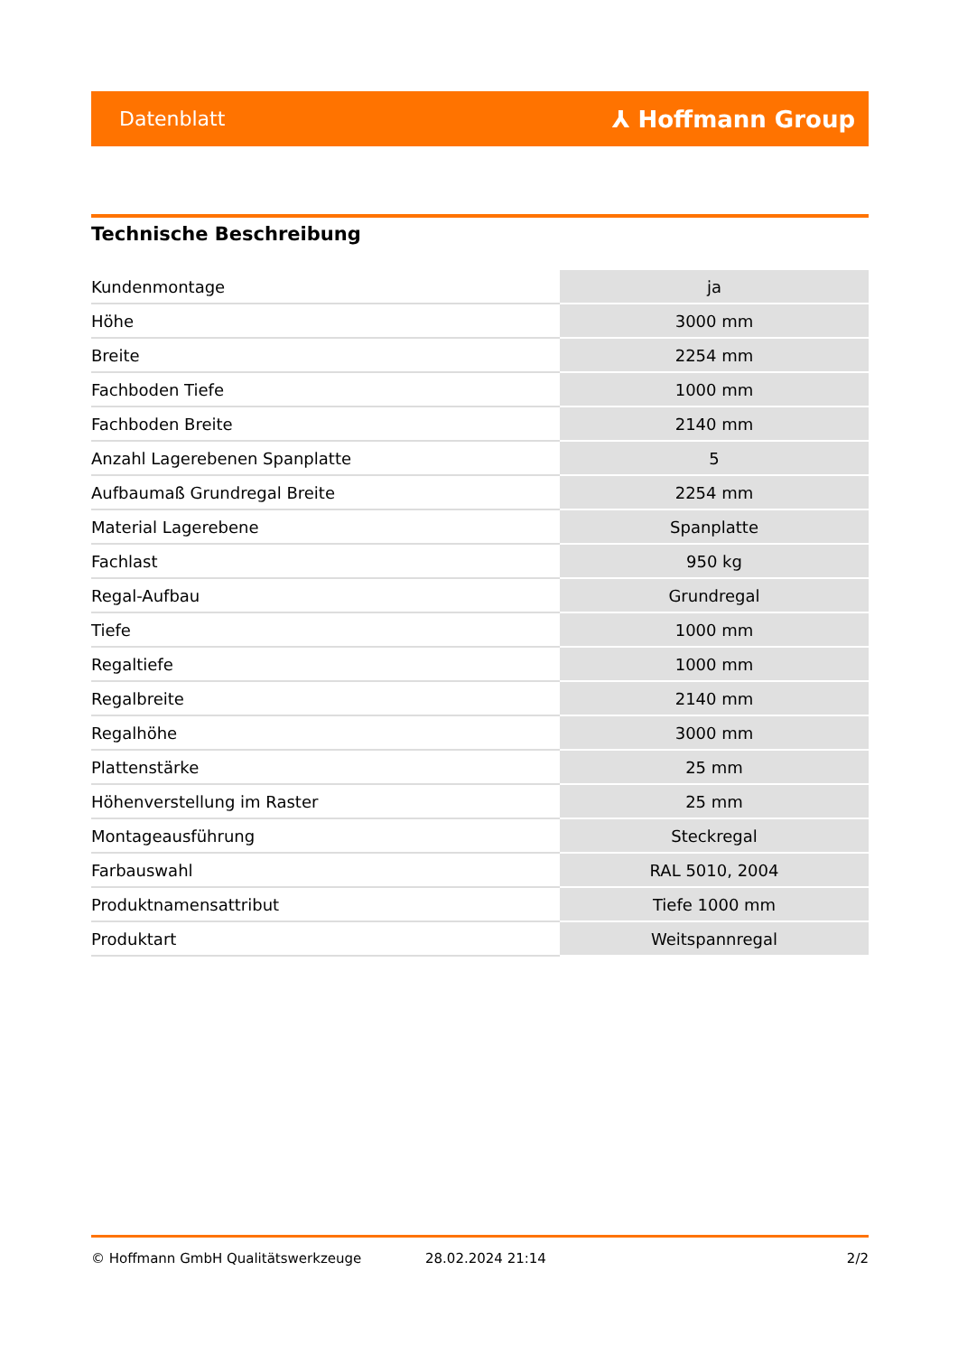Datenblatt ⅄ Hoffmann Group
Technische Beschreibung
| Kundenmontage | ja |
| Höhe | 3000 mm |
| Breite | 2254 mm |
| Fachboden Tiefe | 1000 mm |
| Fachboden Breite | 2140 mm |
| Anzahl Lagerebenen Spanplatte | 5 |
| Aufbaumaß Grundregal Breite | 2254 mm |
| Material Lagerebene | Spanplatte |
| Fachlast | 950 kg |
| Regal-Aufbau | Grundregal |
| Tiefe | 1000 mm |
| Regaltiefe | 1000 mm |
| Regalbreite | 2140 mm |
| Regalhöhe | 3000 mm |
| Plattenstärke | 25 mm |
| Höhenverstellung im Raster | 25 mm |
| Montageausführung | Steckregal |
| Farbauswahl | RAL 5010, 2004 |
| Produktnamensattribut | Tiefe 1000 mm |
| Produktart | Weitspannregal |
© Hoffmann GmbH Qualitätswerkzeuge 28.02.2024 21:14 2/2